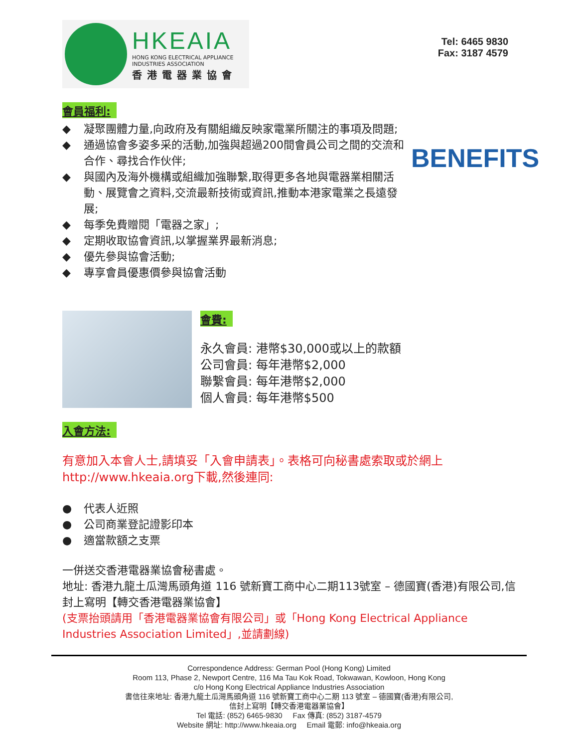HKEAIA
HONG KONG ELECTRICAL APPLIANCE
INDUSTRIES ASSOCIATION
香港電器業協會
Tel: 6465 9830
Fax: 3187 4579
會員福利:
BENEFITS
◆ 凝聚團體力量,向政府及有關組織反映家電業所關注的事項及問題;
◆ 通過協會多姿多采的活動,加強與超過200間會員公司之間的交流和合作、尋找合作伙伴;
◆ 與國內及海外機構或組織加強聯繫,取得更多各地與電器業相關活動、展覽會之資料,交流最新技術或資訊,推動本港家電業之長遠發展;
◆ 每季免費贈閱「電器之家」;
◆ 定期收取協會資訊,以掌握業界最新消息;
◆ 優先參與協會活動;
◆ 專享會員優惠價參與協會活動
會費:
永久會員: 港幣$30,000或以上的款額
公司會員: 每年港幣$2,000
聯繫會員: 每年港幣$2,000
個人會員: 每年港幣$500
入會方法:
有意加入本會人士,請填妥「入會申請表」。表格可向秘書處索取或於網上http://www.hkeaia.org下載,然後連同:
● 代表人近照
● 公司商業登記證影印本
● 適當款額之支票
一併送交香港電器業協會秘書處。
地址: 香港九龍土瓜灣馬頭角道 116 號新寶工商中心二期113號室 – 德國寶(香港)有限公司,信封上寫明【轉交香港電器業協會】
(支票抬頭請用「香港電器業協會有限公司」或「Hong Kong Electrical Appliance Industries Association Limited」,並請劃線)
Correspondence Address: German Pool (Hong Kong) Limited
Room 113, Phase 2, Newport Centre, 116 Ma Tau Kok Road, Tokwawan, Kowloon, Hong Kong
c/o Hong Kong Electrical Appliance Industries Association
書信往來地址: 香港九龍土瓜灣馬頭角道 116 號新寶工商中心二期 113 號室 – 德國寶(香港)有限公司,
信封上寫明【轉交香港電器業協會】
Tel 電話: (852) 6465-9830 Fax 傳真: (852) 3187-4579
Website 網址: http://www.hkeaia.org Email 電郵: info@hkeaia.org